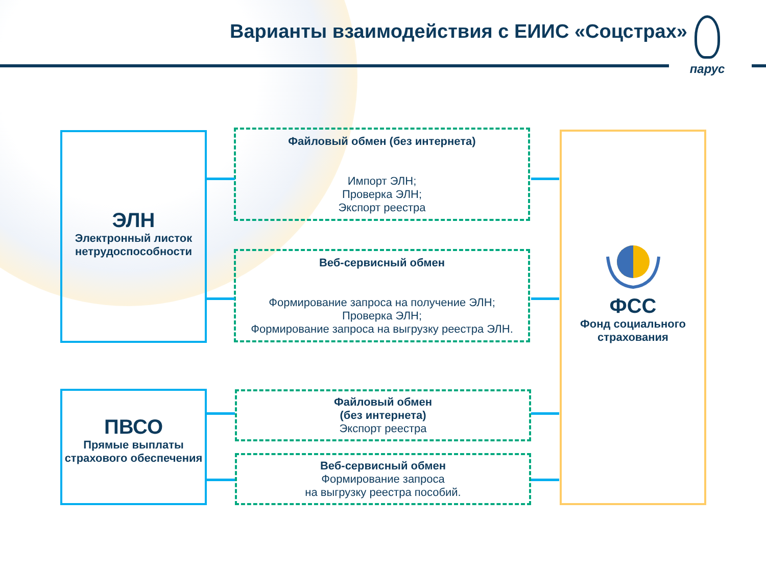Варианты взаимодействия с ЕИИС «Соцстрах»
парус
ЭЛН
Электронный листок нетрудоспособности
Файловый обмен (без интернета)
Импорт ЭЛН;
Проверка ЭЛН;
Экспорт реестра
Веб-сервисный обмен
Формирование запроса на получение ЭЛН;
Проверка ЭЛН;
Формирование запроса на выгрузку реестра ЭЛН.
ПВСО
Прямые выплаты страхового обеспечения
Файловый обмен
(без интернета)
Экспорт реестра
Веб-сервисный обмен
Формирование запроса
на выгрузку реестра пособий.
ФСС
Фонд социального страхования